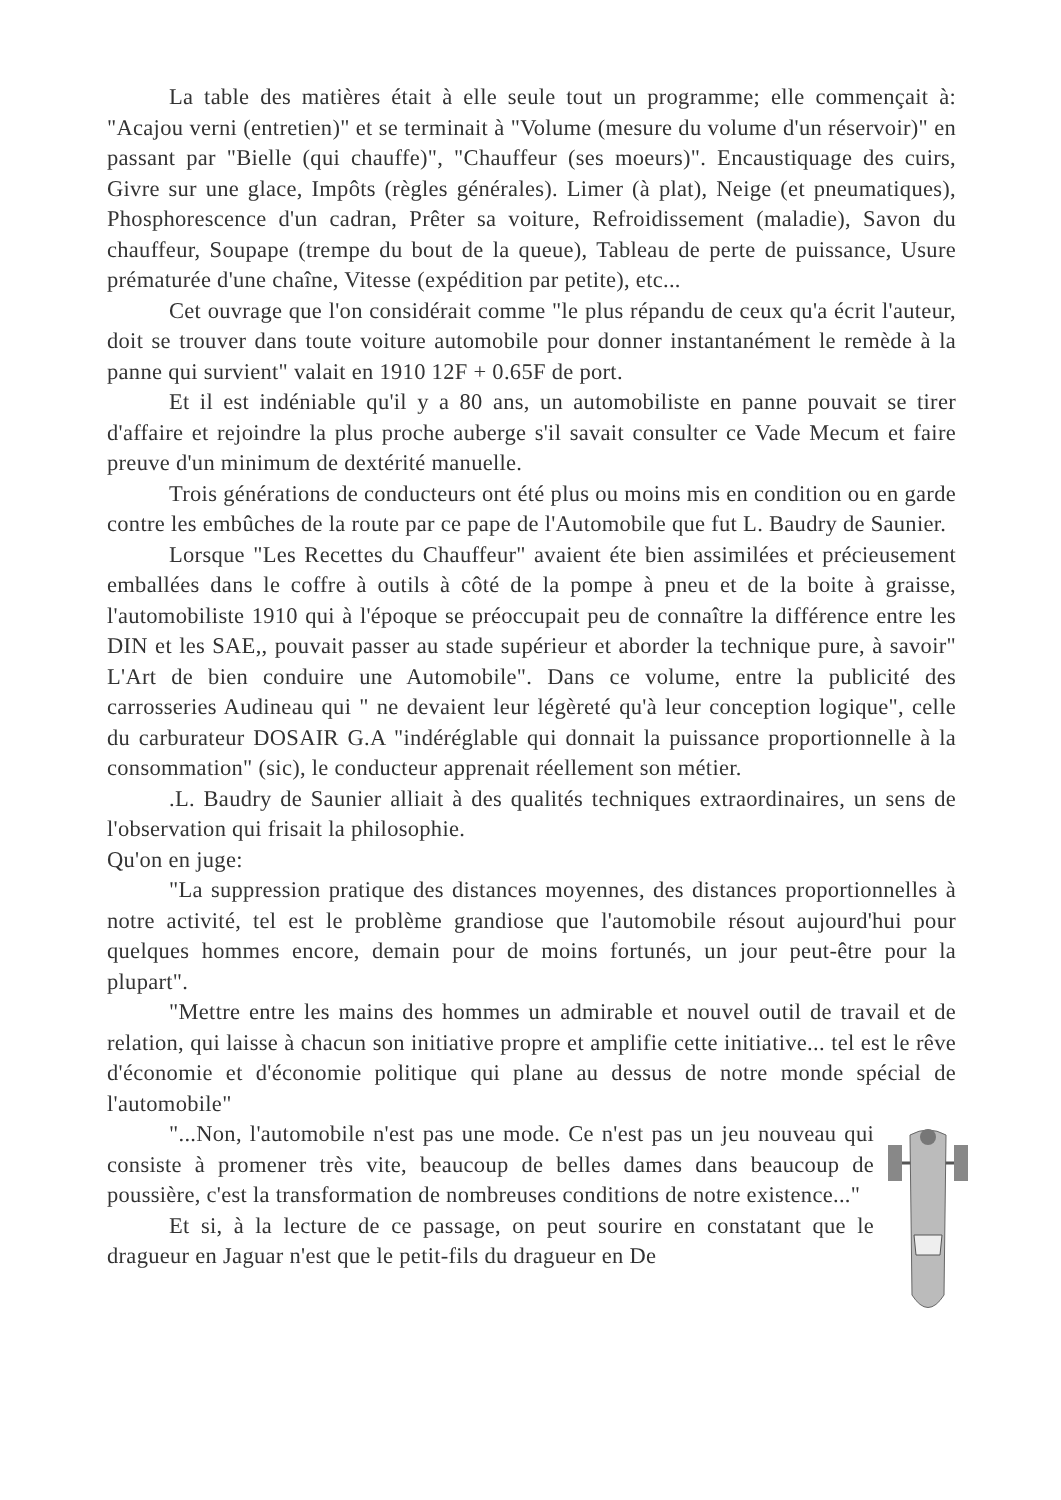La table des matières était à elle seule tout un programme; elle commençait à: "Acajou verni (entretien)" et se terminait à "Volume (mesure du volume d'un réservoir)" en passant par "Bielle (qui chauffe)", "Chauffeur (ses moeurs)". Encaustiquage des cuirs, Givre sur une glace, Impôts (règles générales). Limer (à plat), Neige (et pneumatiques), Phosphorescence d'un cadran, Prêter sa voiture, Refroidissement (maladie), Savon du chauffeur, Soupape (trempe du bout de la queue), Tableau de perte de puissance, Usure prématurée d'une chaîne, Vitesse (expédition par petite), etc...
Cet ouvrage que l'on considérait comme "le plus répandu de ceux qu'a écrit l'auteur, doit se trouver dans toute voiture automobile pour donner instantanément le remède à la panne qui survient" valait en 1910 12F + 0.65F de port.
Et il est indéniable qu'il y a 80 ans, un automobiliste en panne pouvait se tirer d'affaire et rejoindre la plus proche auberge s'il savait consulter ce Vade Mecum et faire preuve d'un minimum de dextérité manuelle.
Trois générations de conducteurs ont été plus ou moins mis en condition ou en garde contre les embûches de la route par ce pape de l'Automobile que fut L. Baudry de Saunier.
Lorsque "Les Recettes du Chauffeur" avaient éte bien assimilées et précieusement emballées dans le coffre à outils à côté de la pompe à pneu et de la boite à graisse, l'automobiliste 1910 qui à l'époque se préoccupait peu de connaître la différence entre les DIN et les SAE,, pouvait passer au stade supérieur et aborder la technique pure, à savoir" L'Art de bien conduire une Automobile". Dans ce volume, entre la publicité des carrosseries Audineau qui " ne devaient leur légèreté qu'à leur conception logique", celle du carburateur DOSAIR G.A "indéréglable qui donnait la puissance proportionnelle à la consommation" (sic), le conducteur apprenait réellement son métier.
.L. Baudry de Saunier alliait à des qualités techniques extraordinaires, un sens de l'observation qui frisait la philosophie.
Qu'on en juge:
"La suppression pratique des distances moyennes, des distances proportionnelles à notre activité, tel est le problème grandiose que l'automobile résout aujourd'hui pour quelques hommes encore, demain pour de moins fortunés, un jour peut-être pour la plupart".
"Mettre entre les mains des hommes un admirable et nouvel outil de travail et de relation, qui laisse à chacun son initiative propre et amplifie cette initiative... tel est le rêve d'économie et d'économie politique qui plane au dessus de notre monde spécial de l'automobile"
"...Non, l'automobile n'est pas une mode. Ce n'est pas un jeu nouveau qui consiste à promener très vite, beaucoup de belles dames dans beaucoup de poussière, c'est la transformation de nombreuses conditions de notre existence..."
Et si, à la lecture de ce passage, on peut sourire en constatant que le dragueur en Jaguar n'est que le petit-fils du dragueur en De